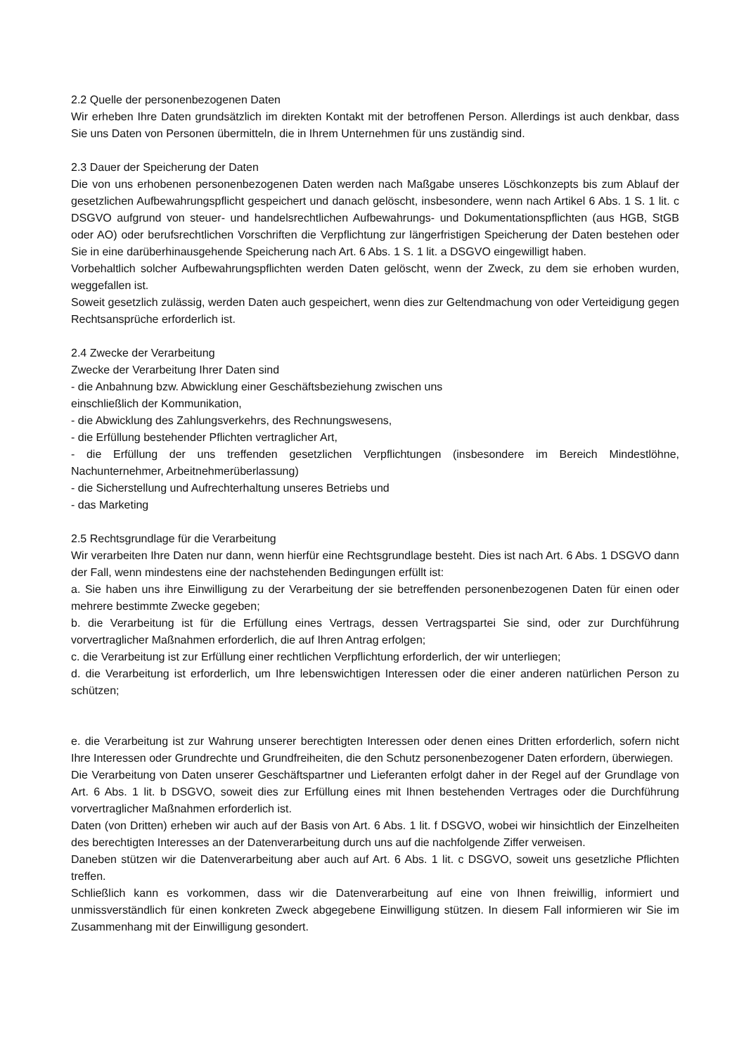2.2 Quelle der personenbezogenen Daten
Wir erheben Ihre Daten grundsätzlich im direkten Kontakt mit der betroffenen Person. Allerdings ist auch denkbar, dass Sie uns Daten von Personen übermitteln, die in Ihrem Unternehmen für uns zuständig sind.
2.3 Dauer der Speicherung der Daten
Die von uns erhobenen personenbezogenen Daten werden nach Maßgabe unseres Löschkonzepts bis zum Ablauf der gesetzlichen Aufbewahrungspflicht gespeichert und danach gelöscht, insbesondere, wenn nach Artikel 6 Abs. 1 S. 1 lit. c DSGVO aufgrund von steuer- und handelsrechtlichen Aufbewahrungs- und Dokumentationspflichten (aus HGB, StGB oder AO) oder berufsrechtlichen Vorschriften die Verpflichtung zur längerfristigen Speicherung der Daten bestehen oder Sie in eine darüberhinausgehende Speicherung nach Art. 6 Abs. 1 S. 1 lit. a DSGVO eingewilligt haben.
Vorbehaltlich solcher Aufbewahrungspflichten werden Daten gelöscht, wenn der Zweck, zu dem sie erhoben wurden, weggefallen ist.
Soweit gesetzlich zulässig, werden Daten auch gespeichert, wenn dies zur Geltendmachung von oder Verteidigung gegen Rechtsansprüche erforderlich ist.
2.4 Zwecke der Verarbeitung
Zwecke der Verarbeitung Ihrer Daten sind
- die Anbahnung bzw. Abwicklung einer Geschäftsbeziehung zwischen uns
einschließlich der Kommunikation,
- die Abwicklung des Zahlungsverkehrs, des Rechnungswesens,
- die Erfüllung bestehender Pflichten vertraglicher Art,
- die Erfüllung der uns treffenden gesetzlichen Verpflichtungen (insbesondere im Bereich Mindestlöhne, Nachunternehmer, Arbeitnehmerüberlassung)
- die Sicherstellung und Aufrechterhaltung unseres Betriebs und
- das Marketing
2.5 Rechtsgrundlage für die Verarbeitung
Wir verarbeiten Ihre Daten nur dann, wenn hierfür eine Rechtsgrundlage besteht. Dies ist nach Art. 6 Abs. 1 DSGVO dann der Fall, wenn mindestens eine der nachstehenden Bedingungen erfüllt ist:
a. Sie haben uns ihre Einwilligung zu der Verarbeitung der sie betreffenden personenbezogenen Daten für einen oder mehrere bestimmte Zwecke gegeben;
b. die Verarbeitung ist für die Erfüllung eines Vertrags, dessen Vertragspartei Sie sind, oder zur Durchführung vorvertraglicher Maßnahmen erforderlich, die auf Ihren Antrag erfolgen;
c. die Verarbeitung ist zur Erfüllung einer rechtlichen Verpflichtung erforderlich, der wir unterliegen;
d. die Verarbeitung ist erforderlich, um Ihre lebenswichtigen Interessen oder die einer anderen natürlichen Person zu schützen;
e. die Verarbeitung ist zur Wahrung unserer berechtigten Interessen oder denen eines Dritten erforderlich, sofern nicht Ihre Interessen oder Grundrechte und Grundfreiheiten, die den Schutz personenbezogener Daten erfordern, überwiegen.
Die Verarbeitung von Daten unserer Geschäftspartner und Lieferanten erfolgt daher in der Regel auf der Grundlage von Art. 6 Abs. 1 lit. b DSGVO, soweit dies zur Erfüllung eines mit Ihnen bestehenden Vertrages oder die Durchführung vorvertraglicher Maßnahmen erforderlich ist.
Daten (von Dritten) erheben wir auch auf der Basis von Art. 6 Abs. 1 lit. f DSGVO, wobei wir hinsichtlich der Einzelheiten des berechtigten Interesses an der Datenverarbeitung durch uns auf die nachfolgende Ziffer verweisen.
Daneben stützen wir die Datenverarbeitung aber auch auf Art. 6 Abs. 1 lit. c DSGVO, soweit uns gesetzliche Pflichten treffen.
Schließlich kann es vorkommen, dass wir die Datenverarbeitung auf eine von Ihnen freiwillig, informiert und unmissverständlich für einen konkreten Zweck abgegebene Einwilligung stützen. In diesem Fall informieren wir Sie im Zusammenhang mit der Einwilligung gesondert.